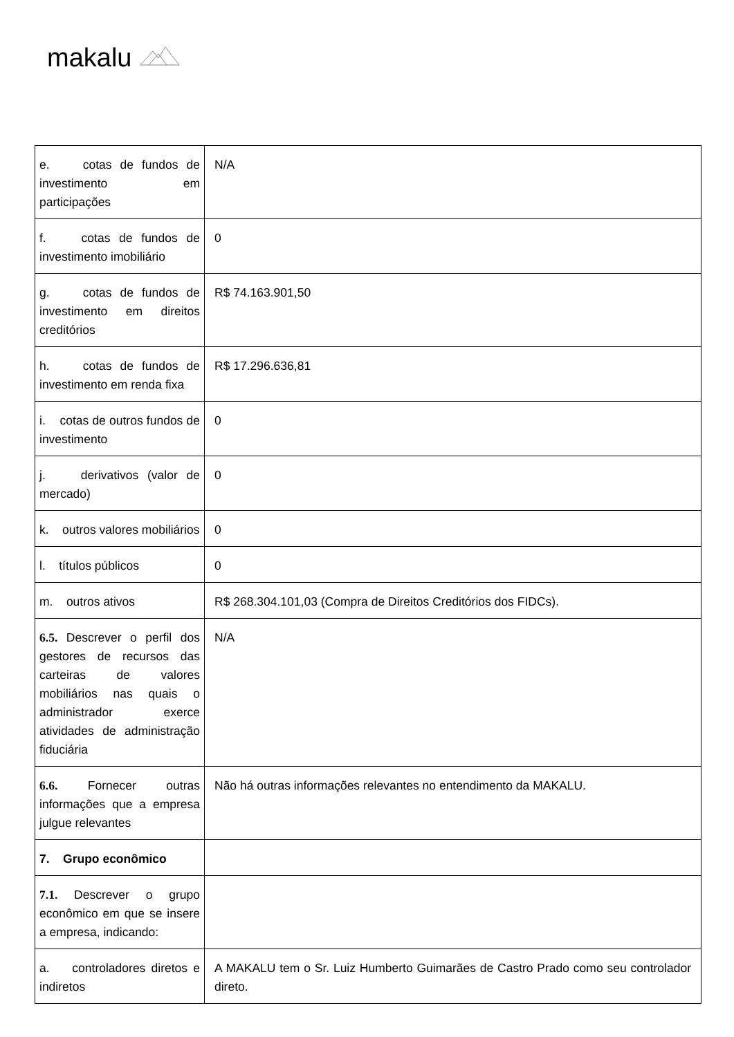makalu
| e. cotas de fundos de investimento em participações | N/A |
| f. cotas de fundos de investimento imobiliário | 0 |
| g. cotas de fundos de investimento em direitos creditórios | R$ 74.163.901,50 |
| h. cotas de fundos de investimento em renda fixa | R$ 17.296.636,81 |
| i. cotas de outros fundos de investimento | 0 |
| j. derivativos (valor de mercado) | 0 |
| k. outros valores mobiliários | 0 |
| l. títulos públicos | 0 |
| m. outros ativos | R$ 268.304.101,03 (Compra de Direitos Creditórios dos FIDCs). |
| 6.5. Descrever o perfil dos gestores de recursos das carteiras de valores mobiliários nas quais o administrador exerce atividades de administração fiduciária | N/A |
| 6.6. Fornecer outras informações que a empresa julgue relevantes | Não há outras informações relevantes no entendimento da MAKALU. |
| 7. Grupo econômico | |
| 7.1. Descrever o grupo econômico em que se insere a empresa, indicando: | |
| a. controladores diretos e indiretos | A MAKALU tem o Sr. Luiz Humberto Guimarães de Castro Prado como seu controlador direto. |